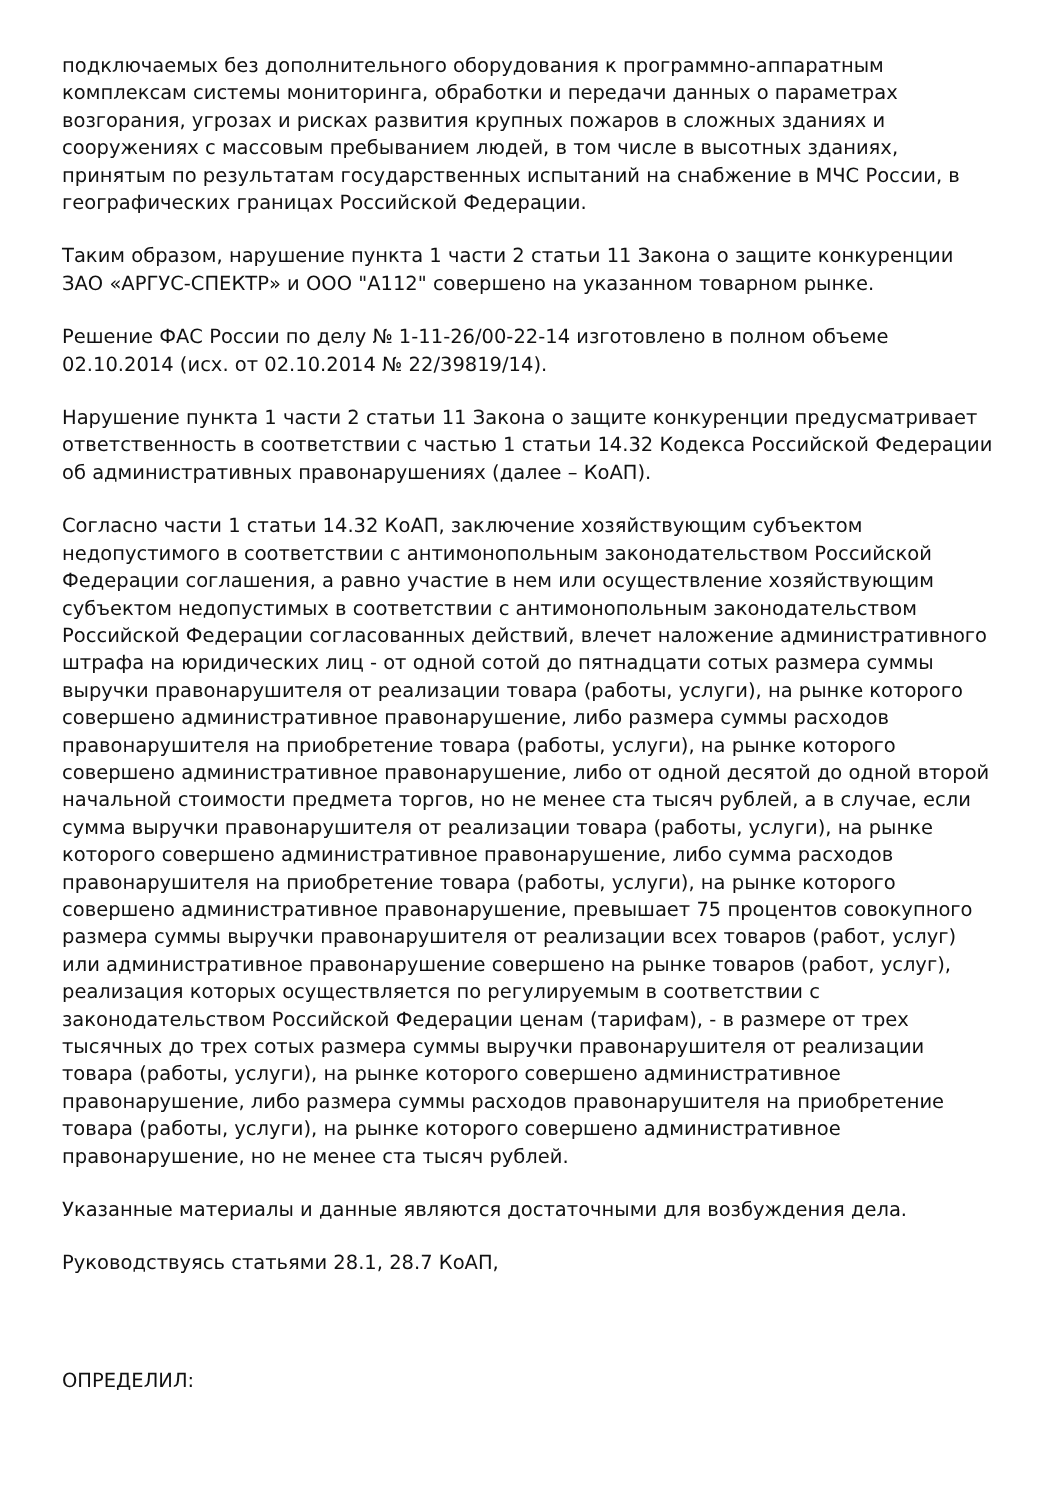подключаемых без дополнительного оборудования к программно-аппаратным комплексам системы мониторинга, обработки и передачи данных о параметрах возгорания, угрозах и рисках развития крупных пожаров в сложных зданиях и сооружениях с массовым пребыванием людей, в том числе в высотных зданиях, принятым по результатам государственных испытаний на снабжение в МЧС России, в географических границах Российской Федерации.
Таким образом, нарушение пункта 1 части 2 статьи 11 Закона о защите конкуренции ЗАО «АРГУС-СПЕКТР» и ООО "А112" совершено на указанном товарном рынке.
Решение ФАС России по делу № 1-11-26/00-22-14 изготовлено в полном объеме 02.10.2014 (исх. от 02.10.2014 № 22/39819/14).
Нарушение пункта 1 части 2 статьи 11 Закона о защите конкуренции предусматривает ответственность в соответствии с частью 1 статьи 14.32 Кодекса Российской Федерации об административных правонарушениях (далее – КоАП).
Согласно части 1 статьи 14.32 КоАП, заключение хозяйствующим субъектом недопустимого в соответствии с антимонопольным законодательством Российской Федерации соглашения, а равно участие в нем или осуществление хозяйствующим субъектом недопустимых в соответствии с антимонопольным законодательством Российской Федерации согласованных действий, влечет наложение административного штрафа на юридических лиц - от одной сотой до пятнадцати сотых размера суммы выручки правонарушителя от реализации товара (работы, услуги), на рынке которого совершено административное правонарушение, либо размера суммы расходов правонарушителя на приобретение товара (работы, услуги), на рынке которого совершено административное правонарушение, либо от одной десятой до одной второй начальной стоимости предмета торгов, но не менее ста тысяч рублей, а в случае, если сумма выручки правонарушителя от реализации товара (работы, услуги), на рынке которого совершено административное правонарушение, либо сумма расходов правонарушителя на приобретение товара (работы, услуги), на рынке которого совершено административное правонарушение, превышает 75 процентов совокупного размера суммы выручки правонарушителя от реализации всех товаров (работ, услуг) или административное правонарушение совершено на рынке товаров (работ, услуг), реализация которых осуществляется по регулируемым в соответствии с законодательством Российской Федерации ценам (тарифам), - в размере от трех тысячных до трех сотых размера суммы выручки правонарушителя от реализации товара (работы, услуги), на рынке которого совершено административное правонарушение, либо размера суммы расходов правонарушителя на приобретение товара (работы, услуги), на рынке которого совершено административное правонарушение, но не менее ста тысяч рублей.
Указанные материалы и данные являются достаточными для возбуждения дела.
Руководствуясь статьями 28.1, 28.7 КоАП,
ОПРЕДЕЛИЛ: